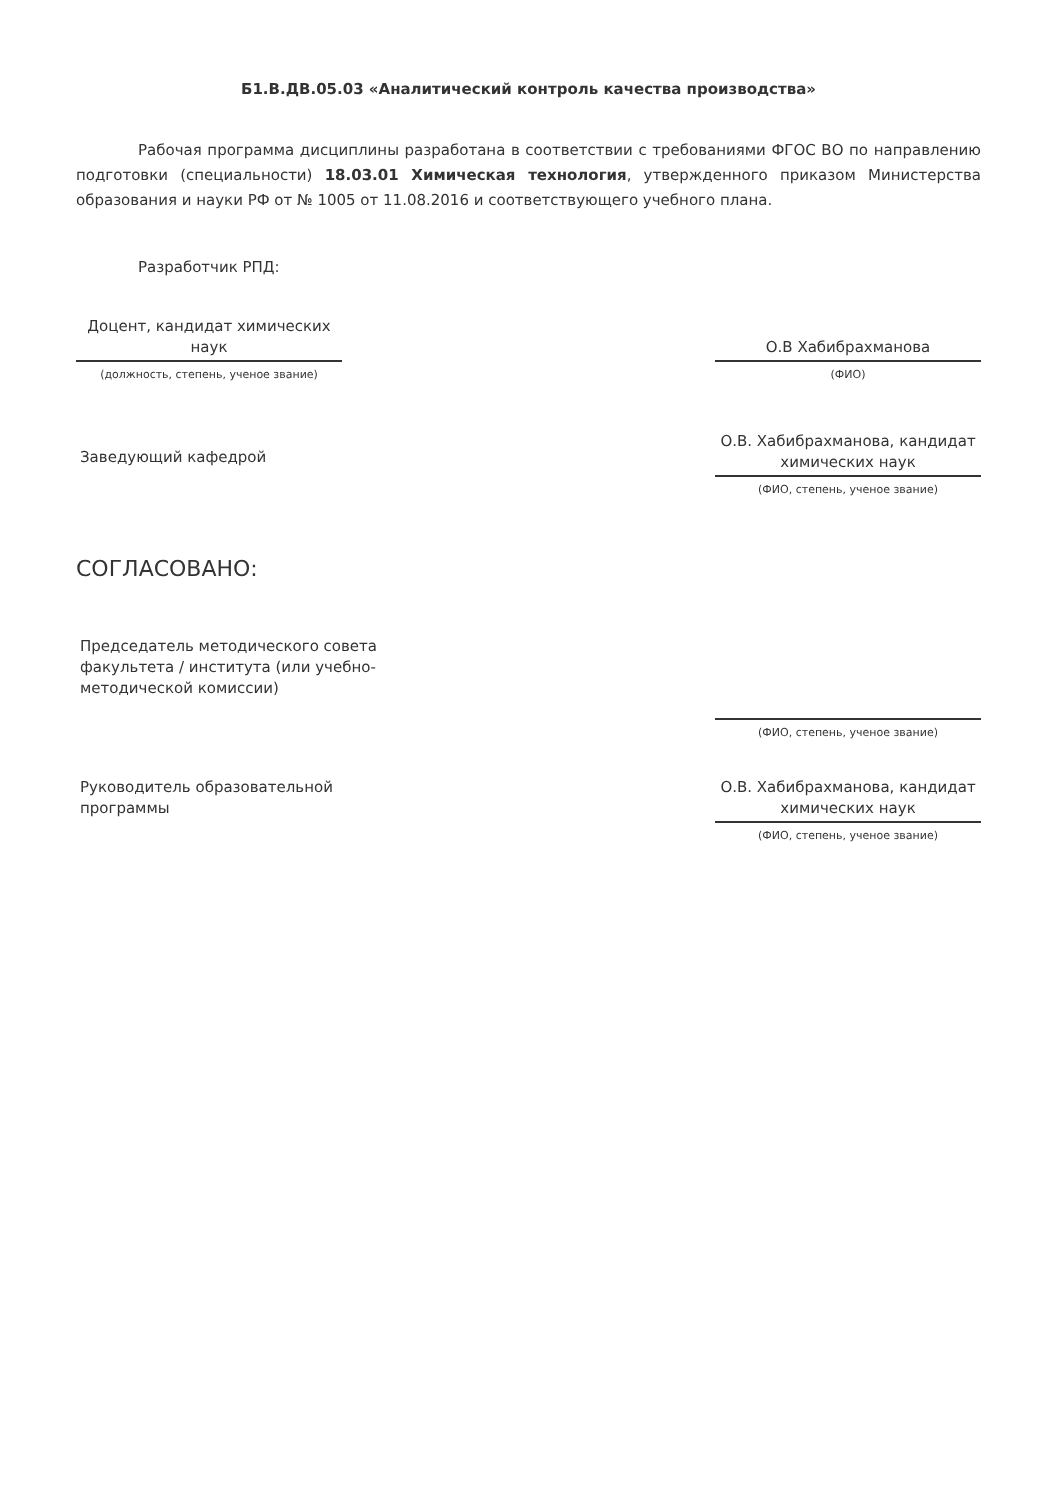Б1.В.ДВ.05.03 «Аналитический контроль качества производства»
Рабочая программа дисциплины разработана в соответствии с требованиями ФГОС ВО по направлению подготовки (специальности) 18.03.01 Химическая технология, утвержденного приказом Министерства образования и науки РФ от № 1005 от 11.08.2016 и соответствующего учебного плана.
Разработчик РПД:
Доцент, кандидат химических наук
(должность, степень, ученое звание)
О.В Хабибрахманова
(ФИО)
Заведующий кафедрой
О.В. Хабибрахманова, кандидат химических наук
(ФИО, степень, ученое звание)
СОГЛАСОВАНО:
Председатель методического совета факультета / института (или учебно-методической комиссии)
(ФИО, степень, ученое звание)
Руководитель образовательной программы
О.В. Хабибрахманова, кандидат химических наук
(ФИО, степень, ученое звание)